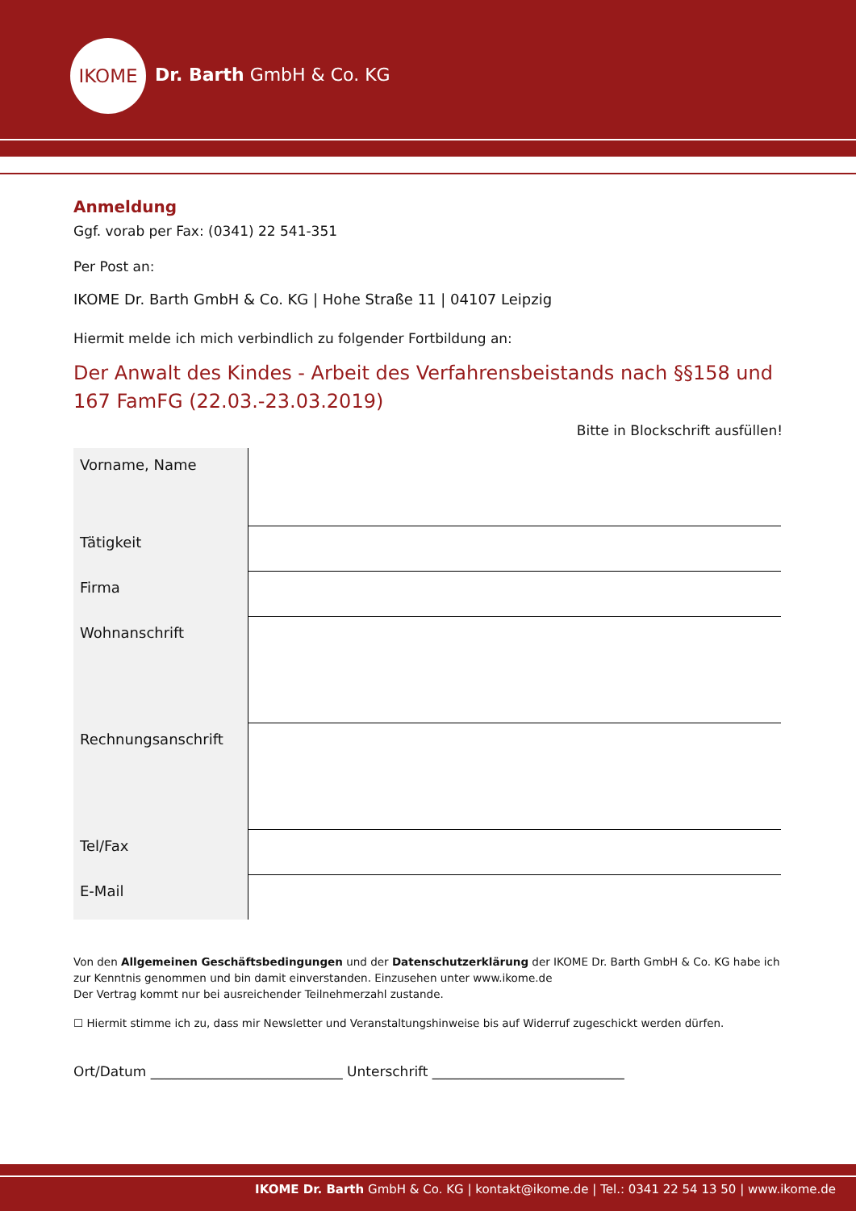IKOME
Dr. Barth GmbH & Co. KG
Anmeldung
Ggf. vorab per Fax: (0341) 22 541-351
Per Post an:
IKOME Dr. Barth GmbH & Co. KG | Hohe Straße 11 | 04107 Leipzig
Hiermit melde ich mich verbindlich zu folgender Fortbildung an:
Der Anwalt des Kindes - Arbeit des Verfahrensbeistands nach §§158 und 167 FamFG (22.03.-23.03.2019)
Bitte in Blockschrift ausfüllen!
| Vorname, Name | |
| Tätigkeit | |
| Firma | |
| Wohnanschrift | |
| Rechnungsanschrift | |
| Tel/Fax | |
| E-Mail | |
Von den Allgemeinen Geschäftsbedingungen und der Datenschutzerklärung der IKOME Dr. Barth GmbH & Co. KG habe ich zur Kenntnis genommen und bin damit einverstanden. Einzusehen unter www.ikome.de
Der Vertrag kommt nur bei ausreichender Teilnehmerzahl zustande.
☐ Hiermit stimme ich zu, dass mir Newsletter und Veranstaltungshinweise bis auf Widerruf zugeschickt werden dürfen.
Ort/Datum ____________________________ Unterschrift ____________________________
IKOME Dr. Barth GmbH & Co. KG | kontakt@ikome.de | Tel.: 0341 22 54 13 50 | www.ikome.de